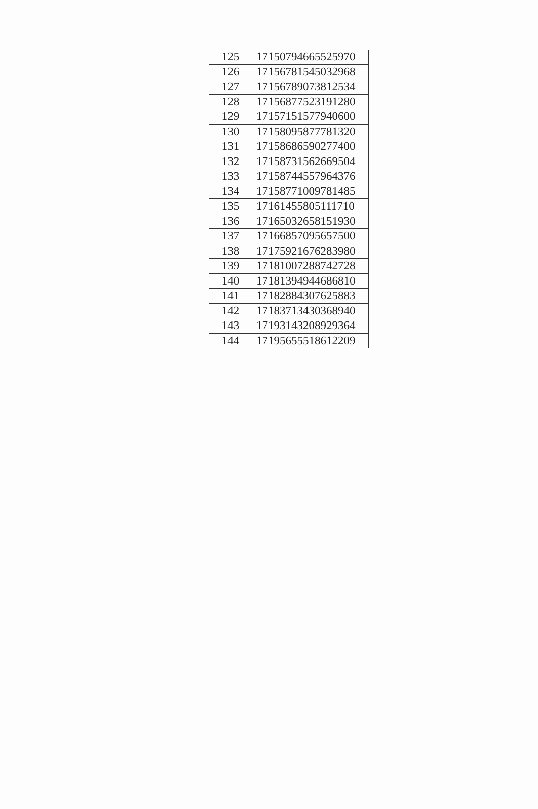| 125 | 17150794665525970 |
| 126 | 17156781545032968 |
| 127 | 17156789073812534 |
| 128 | 17156877523191280 |
| 129 | 17157151577940600 |
| 130 | 17158095877781320 |
| 131 | 17158686590277400 |
| 132 | 17158731562669504 |
| 133 | 17158744557964376 |
| 134 | 17158771009781485 |
| 135 | 17161455805111710 |
| 136 | 17165032658151930 |
| 137 | 17166857095657500 |
| 138 | 17175921676283980 |
| 139 | 17181007288742728 |
| 140 | 17181394944686810 |
| 141 | 17182884307625883 |
| 142 | 17183713430368940 |
| 143 | 17193143208929364 |
| 144 | 17195655518612209 |